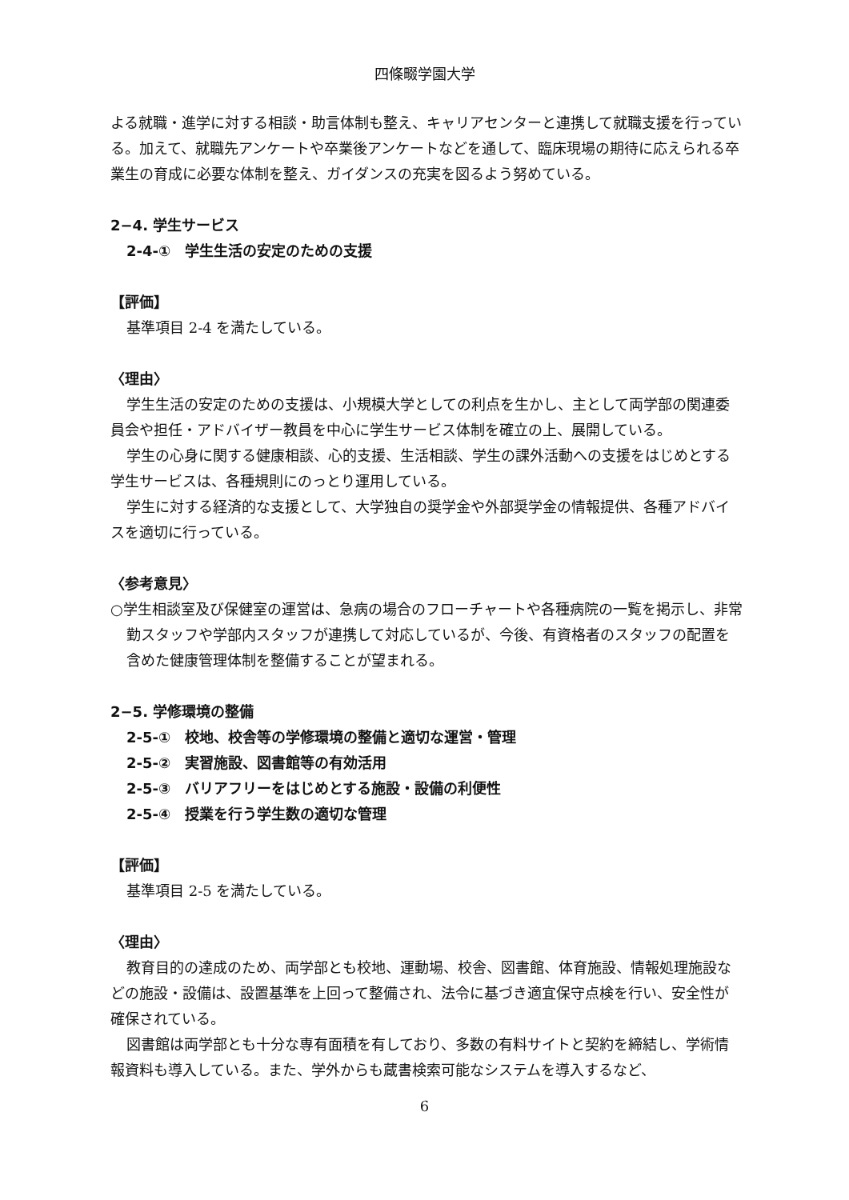四條畷学園大学
よる就職・進学に対する相談・助言体制も整え、キャリアセンターと連携して就職支援を行っている。加えて、就職先アンケートや卒業後アンケートなどを通して、臨床現場の期待に応えられる卒業生の育成に必要な体制を整え、ガイダンスの充実を図るよう努めている。
2−4. 学生サービス
2-4-①　学生生活の安定のための支援
【評価】
基準項目 2-4 を満たしている。
〈理由〉
学生生活の安定のための支援は、小規模大学としての利点を生かし、主として両学部の関連委員会や担任・アドバイザー教員を中心に学生サービス体制を確立の上、展開している。
学生の心身に関する健康相談、心的支援、生活相談、学生の課外活動への支援をはじめとする学生サービスは、各種規則にのっとり運用している。
学生に対する経済的な支援として、大学独自の奨学金や外部奨学金の情報提供、各種アドバイスを適切に行っている。
〈参考意見〉
○学生相談室及び保健室の運営は、急病の場合のフローチャートや各種病院の一覧を掲示し、非常勤スタッフや学部内スタッフが連携して対応しているが、今後、有資格者のスタッフの配置を含めた健康管理体制を整備することが望まれる。
2−5. 学修環境の整備
2-5-①　校地、校舎等の学修環境の整備と適切な運営・管理
2-5-②　実習施設、図書館等の有効活用
2-5-③　バリアフリーをはじめとする施設・設備の利便性
2-5-④　授業を行う学生数の適切な管理
【評価】
基準項目 2-5 を満たしている。
〈理由〉
教育目的の達成のため、両学部とも校地、運動場、校舎、図書館、体育施設、情報処理施設などの施設・設備は、設置基準を上回って整備され、法令に基づき適宜保守点検を行い、安全性が確保されている。
図書館は両学部とも十分な専有面積を有しており、多数の有料サイトと契約を締結し、学術情報資料も導入している。また、学外からも蔵書検索可能なシステムを導入するなど、
6